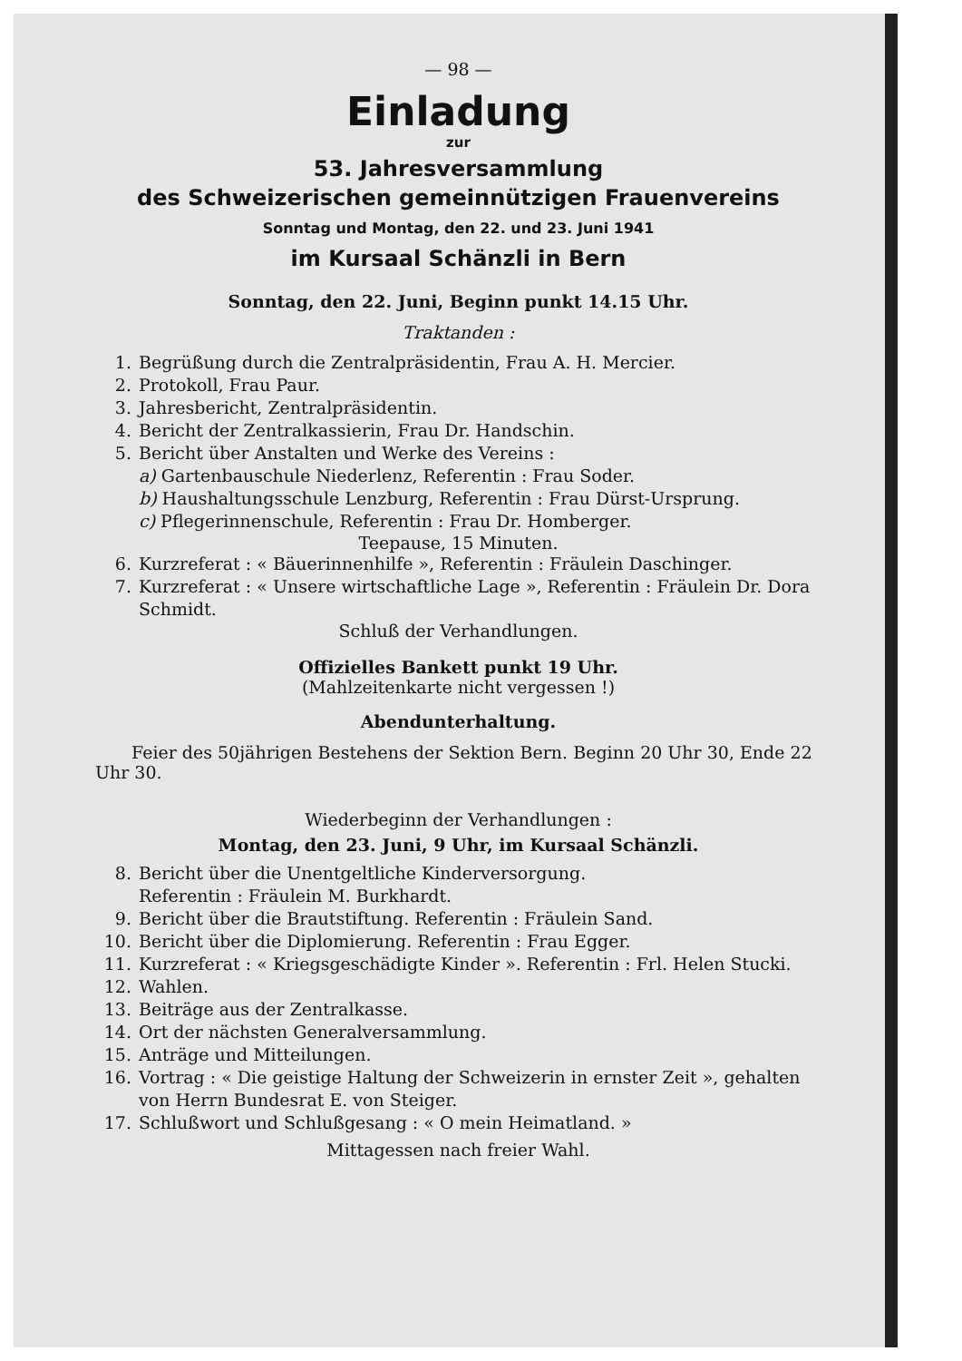— 98 —
Einladung
zur
53. Jahresversammlung
des Schweizerischen gemeinnützigen Frauenvereins
Sonntag und Montag, den 22. und 23. Juni 1941
im Kursaal Schänzli in Bern
Sonntag, den 22. Juni, Beginn punkt 14.15 Uhr.
Traktanden :
1. Begrüßung durch die Zentralpräsidentin, Frau A. H. Mercier.
2. Protokoll, Frau Paur.
3. Jahresbericht, Zentralpräsidentin.
4. Bericht der Zentralkassierin, Frau Dr. Handschin.
5. Bericht über Anstalten und Werke des Vereins :
a) Gartenbauschule Niederlenz, Referentin : Frau Soder.
b) Haushaltungsschule Lenzburg, Referentin : Frau Dürst-Ursprung.
c) Pflegerinnenschule, Referentin : Frau Dr. Homberger.
Teepause, 15 Minuten.
6. Kurzreferat : « Bäuerinnenhilfe », Referentin : Fräulein Daschinger.
7. Kurzreferat : « Unsere wirtschaftliche Lage », Referentin : Fräulein Dr. Dora Schmidt.
Schluß der Verhandlungen.
Offizielles Bankett punkt 19 Uhr.
(Mahlzeitenkarte nicht vergessen !)
Abendunterhaltung.
Feier des 50jährigen Bestehens der Sektion Bern. Beginn 20 Uhr 30, Ende 22 Uhr 30.
Wiederbeginn der Verhandlungen :
Montag, den 23. Juni, 9 Uhr, im Kursaal Schänzli.
8. Bericht über die Unentgeltliche Kinderversorgung.
Referentin : Fräulein M. Burkhardt.
9. Bericht über die Brautstiftung. Referentin : Fräulein Sand.
10. Bericht über die Diplomierung. Referentin : Frau Egger.
11. Kurzreferat : « Kriegsgeschädigte Kinder ». Referentin : Frl. Helen Stucki.
12. Wahlen.
13. Beiträge aus der Zentralkasse.
14. Ort der nächsten Generalversammlung.
15. Anträge und Mitteilungen.
16. Vortrag : « Die geistige Haltung der Schweizerin in ernster Zeit », gehalten von Herrn Bundesrat E. von Steiger.
17. Schlußwort und Schlußgesang : « O mein Heimatland. »
Mittagessen nach freier Wahl.